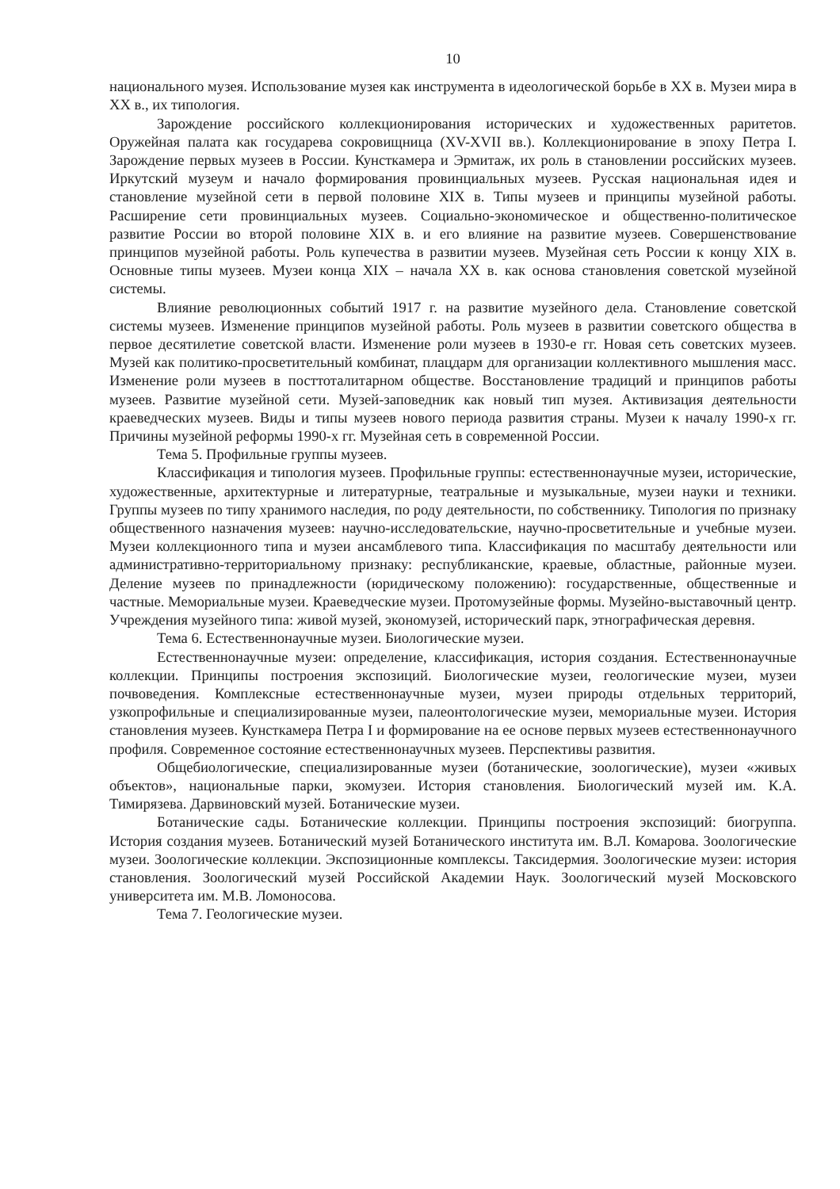10
национального музея. Использование музея как инструмента в идеологической борьбе в XX в. Музеи мира в XX в., их типология.
Зарождение российского коллекционирования исторических и художественных раритетов. Оружейная палата как государева сокровищница (XV-XVII вв.). Коллекционирование в эпоху Петра I. Зарождение первых музеев в России. Кунсткамера и Эрмитаж, их роль в становлении российских музеев. Иркутский музеум и начало формирования провинциальных музеев. Русская национальная идея и становление музейной сети в первой половине XIX в. Типы музеев и принципы музейной работы. Расширение сети провинциальных музеев. Социально-экономическое и общественно-политическое развитие России во второй половине XIX в. и его влияние на развитие музеев. Совершенствование принципов музейной работы. Роль купечества в развитии музеев. Музейная сеть России к концу XIX в. Основные типы музеев. Музеи конца XIX – начала XX в. как основа становления советской музейной системы.
Влияние революционных событий 1917 г. на развитие музейного дела. Становление советской системы музеев. Изменение принципов музейной работы. Роль музеев в развитии советского общества в первое десятилетие советской власти. Изменение роли музеев в 1930-е гг. Новая сеть советских музеев. Музей как политико-просветительный комбинат, плацдарм для организации коллективного мышления масс. Изменение роли музеев в посттоталитарном обществе. Восстановление традиций и принципов работы музеев. Развитие музейной сети. Музей-заповедник как новый тип музея. Активизация деятельности краеведческих музеев. Виды и типы музеев нового периода развития страны. Музеи к началу 1990-х гг. Причины музейной реформы 1990-х гг. Музейная сеть в современной России.
Тема 5. Профильные группы музеев.
Классификация и типология музеев. Профильные группы: естественнонаучные музеи, исторические, художественные, архитектурные и литературные, театральные и музыкальные, музеи науки и техники. Группы музеев по типу хранимого наследия, по роду деятельности, по собственнику. Типология по признаку общественного назначения музеев: научно-исследовательские, научно-просветительные и учебные музеи. Музеи коллекционного типа и музеи ансамблевого типа. Классификация по масштабу деятельности или административно-территориальному признаку: республиканские, краевые, областные, районные музеи. Деление музеев по принадлежности (юридическому положению): государственные, общественные и частные. Мемориальные музеи. Краеведческие музеи. Протомузейные формы. Музейно-выставочный центр. Учреждения музейного типа: живой музей, экономузей, исторический парк, этнографическая деревня.
Тема 6. Естественнонаучные музеи. Биологические музеи.
Естественнонаучные музеи: определение, классификация, история создания. Естественнонаучные коллекции. Принципы построения экспозиций. Биологические музеи, геологические музеи, музеи почвоведения. Комплексные естественнонаучные музеи, музеи природы отдельных территорий, узкопрофильные и специализированные музеи, палеонтологические музеи, мемориальные музеи. История становления музеев. Кунсткамера Петра I и формирование на ее основе первых музеев естественнонаучного профиля. Современное состояние естественнонаучных музеев. Перспективы развития.
Общебиологические, специализированные музеи (ботанические, зоологические), музеи «живых объектов», национальные парки, экомузеи. История становления. Биологический музей им. К.А. Тимирязева. Дарвиновский музей. Ботанические музеи.
Ботанические сады. Ботанические коллекции. Принципы построения экспозиций: биогруппа. История создания музеев. Ботанический музей Ботанического института им. В.Л. Комарова. Зоологические музеи. Зоологические коллекции. Экспозиционные комплексы. Таксидермия. Зоологические музеи: история становления. Зоологический музей Российской Академии Наук. Зоологический музей Московского университета им. М.В. Ломоносова.
Тема 7. Геологические музеи.